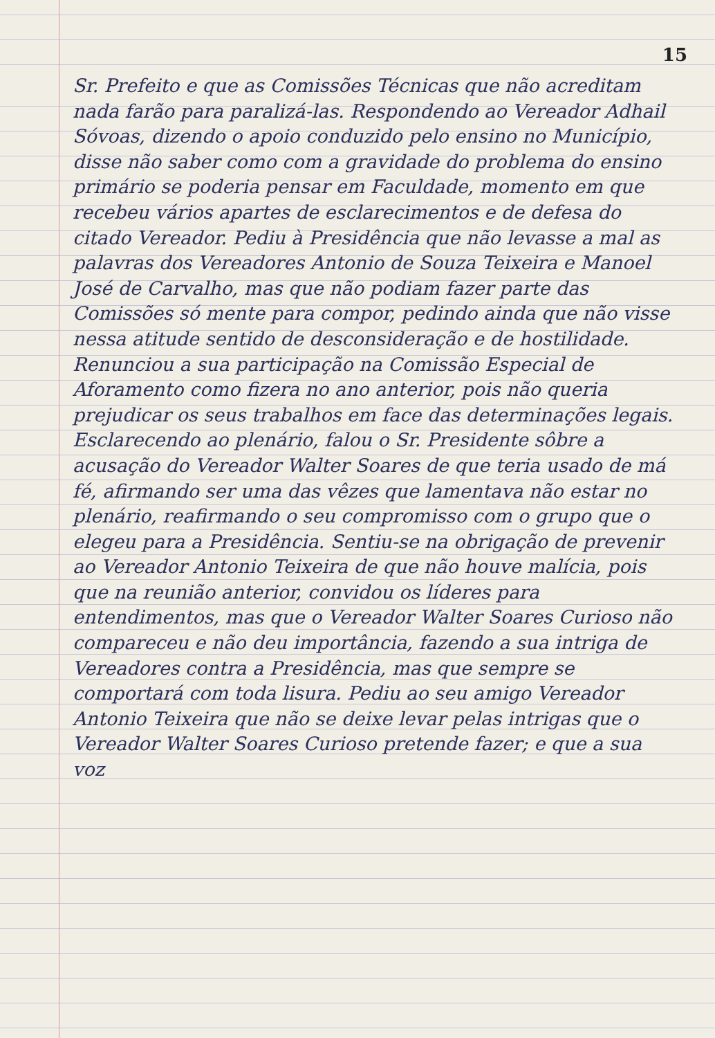15
Sr. Prefeito e que as Comissões Técnicas que não acreditam nada farão para paralizá-las. Respondendo ao Vereador Adhail Sóvoas, dizendo o apoio conduzido pelo ensino no Município, disse não saber como com a gravidade do problema do ensino primário se poderia pensar em Faculdade, momento em que recebeu vários apartes de esclarecimentos e de defesa do citado Vereador. Pediu à Presidência que não levasse a mal as palavras dos Vereadores Antonio de Souza Teixeira e Manoel José de Carvalho, mas que não podiam fazer parte das Comissões só mente para compor, pedindo ainda que não visse nessa atitude sentido de desconsideração e de hostilidade. Renunciou a sua participação na Comissão Especial de Aforamento como fizera no ano anterior, pois não queria prejudicar os seus trabalhos em face das determinações legais. Esclarecendo ao plenário, falou o Sr. Presidente sôbre a acusação do Vereador Walter Soares de que teria usado de má fé, afirmando ser uma das vêzes que lamentava não estar no plenário, reafirmando o seu compromisso com o grupo que o elegeu para a Presidência. Sentiu-se na obrigação de prevenir ao Vereador Antonio Teixeira de que não houve malícia, pois que na reunião anterior, convidou os líderes para entendimentos, mas que o Vereador Walter Soares Curioso não compareceu e não deu importância, fazendo a sua intriga de Vereadores contra a Presidência, mas que sempre se comportará com toda lisura. Pediu ao seu amigo Vereador Antonio Teixeira que não se deixe levar pelas intrigas que o Vereador Walter Soares Curioso pretende fazer; e que a sua voz